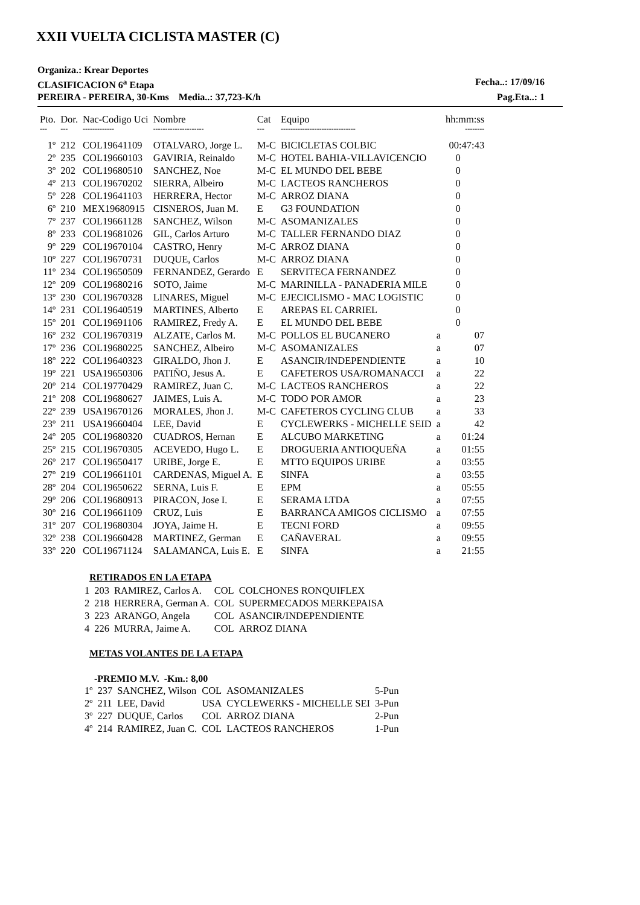XXII VUELTA CICLISTA MASTER (C)
Organiza.: Krear Deportes
CLASIFICACION 6<sup>a</sup> Etapa Fecha..: 17/09/16
PEREIRA - PEREIRA, 30-Kms Media..: 37,723-K/h Pag.Eta..: 1
| Pto. | Dor. | Nac-Codigo Uci | Nombre | Cat | Equipo | | hh:mm:ss |
| --- | --- | --- | --- | --- | --- | --- | --- |
| --- | --- | ------------- | --------------------- | --- | ------------------------------- | | -------- |
| 1º | 212 | COL19641109 | OTALVARO, Jorge L. | M-C | BICICLETAS COLBIC | | 00:47:43 |
| 2º | 235 | COL19660103 | GAVIRIA, Reinaldo | M-C | HOTEL BAHIA-VILLAVICENCIO | | 0 |
| 3º | 202 | COL19680510 | SANCHEZ, Noe | M-C | EL MUNDO DEL BEBE | | 0 |
| 4º | 213 | COL19670202 | SIERRA, Albeiro | M-C | LACTEOS RANCHEROS | | 0 |
| 5º | 228 | COL19641103 | HERRERA, Hector | M-C | ARROZ DIANA | | 0 |
| 6º | 210 | MEX19680915 | CISNEROS, Juan M. | E | G3 FOUNDATION | | 0 |
| 7º | 237 | COL19661128 | SANCHEZ, Wilson | M-C | ASOMANIZALES | | 0 |
| 8º | 233 | COL19681026 | GIL, Carlos Arturo | M-C | TALLER FERNANDO DIAZ | | 0 |
| 9º | 229 | COL19670104 | CASTRO, Henry | M-C | ARROZ DIANA | | 0 |
| 10º | 227 | COL19670731 | DUQUE, Carlos | M-C | ARROZ DIANA | | 0 |
| 11º | 234 | COL19650509 | FERNANDEZ, Gerardo | E | SERVITECA FERNANDEZ | | 0 |
| 12º | 209 | COL19680216 | SOTO, Jaime | M-C | MARINILLA - PANADERIA MILE | | 0 |
| 13º | 230 | COL19670328 | LINARES, Miguel | M-C | EJECICLISMO - MAC LOGISTIC | | 0 |
| 14º | 231 | COL19640519 | MARTINES, Alberto | E | AREPAS EL CARRIEL | | 0 |
| 15º | 201 | COL19691106 | RAMIREZ, Fredy A. | E | EL MUNDO DEL BEBE | | 0 |
| 16º | 232 | COL19670319 | ALZATE, Carlos M. | M-C | POLLOS EL BUCANERO | a | 07 |
| 17º | 236 | COL19680225 | SANCHEZ, Albeiro | M-C | ASOMANIZALES | a | 07 |
| 18º | 222 | COL19640323 | GIRALDO, Jhon J. | E | ASANCIR/INDEPENDIENTE | a | 10 |
| 19º | 221 | USA19650306 | PATIÑO, Jesus A. | E | CAFETEROS USA/ROMANACCI | a | 22 |
| 20º | 214 | COL19770429 | RAMIREZ, Juan C. | M-C | LACTEOS RANCHEROS | a | 22 |
| 21º | 208 | COL19680627 | JAIMES, Luis A. | M-C | TODO POR AMOR | a | 23 |
| 22º | 239 | USA19670126 | MORALES, Jhon J. | M-C | CAFETEROS CYCLING CLUB | a | 33 |
| 23º | 211 | USA19660404 | LEE, David | E | CYCLEWERKS - MICHELLE SEID | a | 42 |
| 24º | 205 | COL19680320 | CUADROS, Hernan | E | ALCUBO MARKETING | a | 01:24 |
| 25º | 215 | COL19670305 | ACEVEDO, Hugo L. | E | DROGUERIA ANTIOQUEÑA | a | 01:55 |
| 26º | 217 | COL19650417 | URIBE, Jorge E. | E | MTTO EQUIPOS URIBE | a | 03:55 |
| 27º | 219 | COL19661101 | CARDENAS, Miguel A. | E | SINFA | a | 03:55 |
| 28º | 204 | COL19650622 | SERNA, Luis F. | E | EPM | a | 05:55 |
| 29º | 206 | COL19680913 | PIRACON, Jose I. | E | SERAMA LTDA | a | 07:55 |
| 30º | 216 | COL19661109 | CRUZ, Luis | E | BARRANCA AMIGOS CICLISMO | a | 07:55 |
| 31º | 207 | COL19680304 | JOYA, Jaime H. | E | TECNI FORD | a | 09:55 |
| 32º | 238 | COL19660428 | MARTINEZ, German | E | CAÑAVERAL | a | 09:55 |
| 33º | 220 | COL19671124 | SALAMANCA, Luis E. | E | SINFA | a | 21:55 |
RETIRADOS EN LA ETAPA
| 1 | 203 | RAMIREZ, Carlos A. | COL | COLCHONES RONQUIFLEX |
| 2 | 218 | HERRERA, German A. | COL | SUPERMECADOS MERKEPAISA |
| 3 | 223 | ARANGO, Angela | COL | ASANCIR/INDEPENDIENTE |
| 4 | 226 | MURRA, Jaime A. | COL | ARROZ DIANA |
METAS VOLANTES DE LA ETAPA
-PREMIO M.V. -Km.: 8,00
| 1º | 237 | SANCHEZ, Wilson | COL | ASOMANIZALES | 5-Pun |
| 2º | 211 | LEE, David | USA | CYCLEWERKS - MICHELLE SEI | 3-Pun |
| 3º | 227 | DUQUE, Carlos | COL | ARROZ DIANA | 2-Pun |
| 4º | 214 | RAMIREZ, Juan C. | COL | LACTEOS RANCHEROS | 1-Pun |